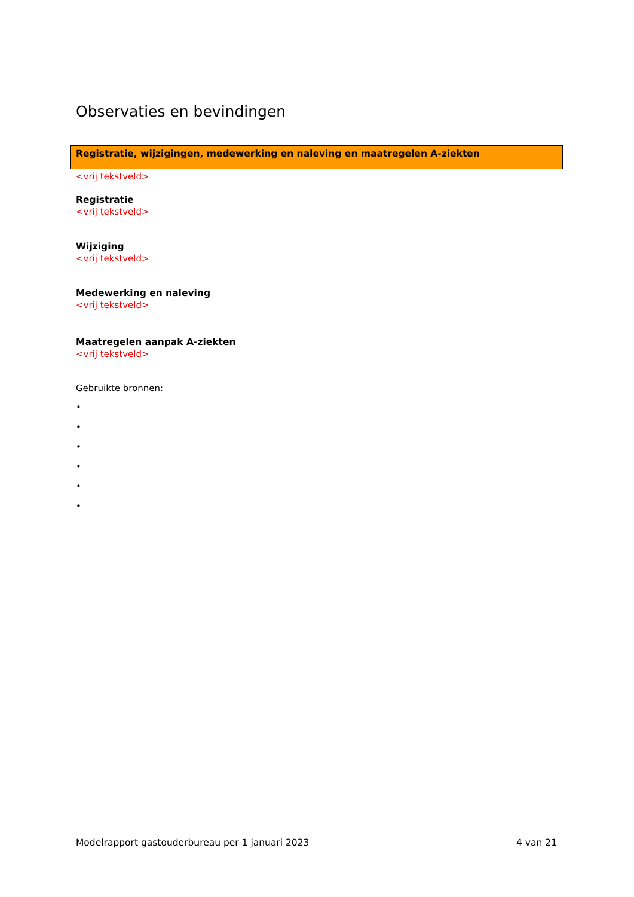Observaties en bevindingen
Registratie, wijzigingen, medewerking en naleving en maatregelen A-ziekten
<vrij tekstveld>
Registratie
<vrij tekstveld>
Wijziging
<vrij tekstveld>
Medewerking en naleving
<vrij tekstveld>
Maatregelen aanpak A-ziekten
<vrij tekstveld>
Gebruikte bronnen:
•
•
•
•
•
•
Modelrapport gastouderbureau per 1 januari 2023 4 van 21